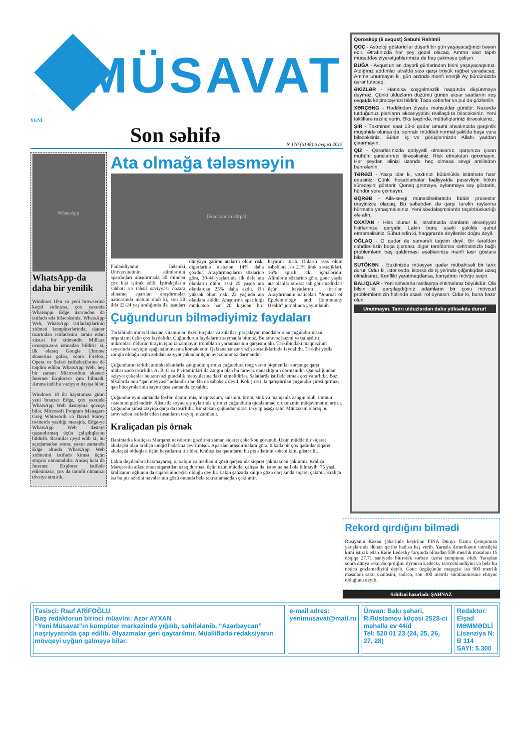MÜSAVAT
YENİ
Son səhifə N 170 (6198) 6 avqust 2015
WhatsApp
WhatsApp-da daha bir yenilik
Windows 10-a və yeni browserinə keçid etdinizsə, çox yaxında Whatsappı Edge üzərindən də istifadə edə biləcəksiniz. WhatsApp Web, WhatsApp istifadəçilərinin xidməti kompüterlərində, skaner üzərindən istifadəsini təmin edən xüsusi bir xidmətdir. Milli.az ucnoqta.az-a istinadən bildirir ki, ilk olaraq Google Chrome skanerinə gələn, sonra Firefox, Opera və Safari istifadəçilərinə də təqdim edilən WhatsApp Web, heç bir zaman Microsoftun skaneri İnternet Explorerə çata bilmədi. Amma indi bu vəziyyət dəyişə bilər.
Windows 10 ilə həyatımıza girən yeni brauzer Edge, çox yaxında WhatsApp Web dəstəyinə qovuşa bilər. Microsoft Program Managers Greg Whitworth və David Storey twitterdə yazdığı mesajda, Edge-yə WhatsApp Web dəstəyi qazandırmaq üçün çalışdıqlarını bildirib. Rəsmilər qeyd edib ki, bu açıqlamadan sonra, yaxın zamanda Edge altında WhatsApp Web xidmətini istifadə kimsə üçün sürpriz olmamalıdır. Ancaq hələ də İnternet Explorer istifadə edirsinizsə, çox da ümidli olmanızı tövsiyə etmirik.
Ata olmağa tələsməyin
[Foto: ata və körpə]
Finlandiyanın Helsinki Universitetinin alimlərinin apardıqları araşdırmada 30 mindən çox kişi iştirak edib. İştirakçıların səhhəti və təhsil səviyyəsi nəzərə alınaraq aparılan araşdırmalar nəticəsində məlum olub ki, son 20 ildə 22-24 yaş aralığında ilk uşaqları dünyaya gətirən ataların ölüm riski digərlərinə nisbətən 14% daha çoxdur. Araşdırmaçıların sözlərinə görə, 30-44 yaşlarında ilk dəfə ata olanların ölüm riski 25 yaşda ata olanlardan 25% daha azdır. Ən yüksək ölüm riski 22 yaşında ata olanlara aiddir. Araşdırma aparıldığı müddətdə hər 20 kişidən biri həyatını itirib. Onların əsas ölüm səbəbləri isə 21% ürək xəstəlikləri, 16% spirtli içki içmələridir. Alimlərin sözlərinə görə, gənc yaşda ata olanlar stressə tab gətirmədikləri üçün həyatlarını itirirlər. Araşdırmanın nəticələri “Journal of Epidemiology and Community Health” jurnalında yayımlanıb.
Çuğundurun bilmədiyimiz faydaları
Tərkibində mineral duzlar, vitaminlər, üzvü turşular və zülalları parçalayan maddələr olan çuğundur insan orqanizmi üçün çox faydalıdır. Çuğundurun faydalarını saymaqla bitməz. Bu tərəvəz həzmi yaxşılaşdırır, mikrobları öldürür, ürəyin işini tənzimləyir, trombların yaranmasının qarşısını alır. Tərkibindəki maqnezium sayəsində təzyiqin aşağı salınmasına kömək edir. Qalxanabənzər vəzin xəstəliklərində faydalıdır. Tərkibi yodla zəngin olduğu üçün zobdan əziyyət çəkənlər üçün əvəzolunmaz dərmandır.
Çuğundurun tərkibi antioksidantlarla zəngindir, qırmızı çuğundura rəng verən piqmentlər xərçəngə qarşı mübarizədə təsirlidir. A, B, C və P vitaminləri ilə zəngin olan bu tərəvəz qanazlığının dərmanıdır. Qanazlığından əziyyət çəkənlər bu tərəvəzi gündəlik menyularına daxil etməlidirlər. Salatlarda istifadə etmək çox yararlıdır. Bəzi ölkələrdə onu “qan meyvəsi” adlandırırlar. Bu da səbəbsiz deyil. Kök şirəsi ilə qarışdırılan çuğundur şirəsi qırmızı qan hüceyrələrinin sayını qısa zamanda çoxaldır.
Çuğundur eyni zamanda fosfor, dəmir, mis, maqnezium, kalsium, brom, sink və manqanla zəngin olub, immun sistemini gücləndirir. Xüsusilə soyuq qış aylarında qırmızı çuğundurla qidalanmaq orqanizmin müqavimətini artırır. Çuğundur şirəsi təzyiqə qarşı da təsirlidir. Bir stəkan çuğundur şirəsi təzyiqi aşağı salır. Müntəzəm olaraq bu tərəvəzdən istifadə edən insanların təzyiqi nizamlanır.
Kraliçadan pis örnək
Danimarka kraliçası Marqaret nəvələrini gəzdirən zaman siqaret çəkərkən görünüb. Uzun müddətdir siqaret aludəçisi olan kraliça tənqid hədəfinə çevrilmişdi. Aparılan araşdırmalara görə, ölkədə bir çox qadınlar siqaret aludəçisi olduqları üçün həyatlarını itiriblər. Kraliça isə qadınların bu pis adətinin səbəbi kimi göstərilir.
Lakin deyilənlərə baxmayaraq, o, xalqın və medianın gözü qarşısında siqaret çəkməkdən çəkinmir. Kraliça Marqaretin ailəsi onun siqaretdən uzaq durması üçün uzun müddət çalışsa da, istəyinə nail ola bilməyib. 75 yaşlı kraliçanın oğlunun da siqaret aludəçisi olduğu deyilir. Lakin şahzadə xalqın gözü qarşısında siqaret çəkmir. Kraliça isə bu pis adətini nəvələrinin gözü önündə belə təkrarlamaqdan çəkinmir.
Qoroskop (6 avqust) Səbuhi Rəhimli
QOÇ - Astroloji göstəricilər düşərli bir gün yaşayacağınızı bəyan edir. Ətrafınızda hər şey gözəl olacaq. Amma vaxt tapıb müqəddəs ziyarətgahlarımıza da baş çəkməyə çalışın.
BUĞA - Avqustun ən dəyərli günlərindən birini yaşayacaqsınız. Atdığınız addımlar ətrafda sizə qarşı böyük rəğbət yaradacaq. Amma unutmayın ki, gün ərzində mənfi enerjili Ay bürcünüzdə qərar tutacaq.
ƏKİZLƏR - Hansısa xoşgəlməzlik haqqında düşünməyə dəyməz. Çünki ulduzların düzümü günün əksər saatlarını xoş ovqatda keçirəcəyinizi bildirir. Təzə xəbərlər və pul da gözlənilir.
XƏRÇƏNG - Həddindən ziyadə məhsuldar gündür. Nəzərdə tutduğunuz planların əksəriyyətini reallaşdıra biləcəksiniz. Yeni təkliflərə razılıq verin. Əks təqdirdə, müttəfiqlərinizi itirəcəksiniz.
ŞİR - Təxminən saat 13-ə qədər ümumi əhvalınızda gərginlik müşahidə olunsa da, sonrakı müddəti normal şəkildə başa vura biləcəksiniz. Bütün iş və görüşlərinizdə Allahı yaddan çıxarmayın.
QIZ - Qərarlarınızda qətiyyətli olmasanız, qarşınıza çıxan mühüm şanslarınızı itirəcəksiniz. Risk etməkdən qorxmayın. Hər şeydən əlinizi üzəndə heç olmasa sevgi amilindən bəhrələnin.
TƏRƏZİ - Yaxşı olar ki, vaxtınızı bütünlüklə istirahətə həsr edəsiniz. Çünki hesablamalar fəaliyyətdə passivliyin hökm sürəcəyini göstərir. Qonaq getməyə, əylənməyə səy göstərin, hündür yerə çıxmayın.
ƏQRƏB - Ailə-sevgi münasibətlərində bütün proseslər ürəyinizcə olacaq. Bu səbəbdən də qarşı tərəfin rəylərinə hörmətlə yanaşmalısınız. Yeni sövdələşmələrdə təşəbbüskarlığı ələ alın.
OXATAN - Hiss olunur ki, ətrafınızda olanların əksəriyyəti fikirlərinizə qarşıdır. Lakin bunu əsəbi şəkildə qəbul etməməlisiniz. Sübut edin ki, haqqınızda deyilənlər doğru deyil.
OĞLAQ - O qədər də səmərəli təqvim deyil. Bir tərəfdən cəhdlərinizin boşa çıxması, digər tərəfdənsə səhhətinizlə bağlı problemlərin baş qaldırması əsəblərinizə mənfi təsir göstərə bilər.
SUTÖKƏN - Bəxtinizdə müəyyən qədər mübahisəli bir tarix durur. Odur ki, istər evdə, istərsə də iş yerində çılğınlıqdan uzaq olmalısınız. Konflikt yaratmaqdansa, barışdırıcı mövqe seçin.
BALIQLAR - Yeni simalarla rastlaşma ehtimalınız böyükdür. Ola bilsin ki, qarşılaşdığınız adamların bir çoxu mövcud problemlərinizin həllində əsaslı rol oynasın. Odur ki, buna hazır olun.
Unutmayın, Tanrı ulduzlardan daha yüksəkdə durur!
Rekord qırdığını bilmədi
Rusiyanın Kazan şəhərində keçirilən FINA Dünya Üzmə Çempionatı yarışlarında dünən qəribə hadisə baş verib. Yarışda Amerikanın təmsilçisi kimi iştirak edən Katie Ledecky fərqində olmadan 500 metrlik məsafəni 15 dəqiqə 27.71 saniyədə bitirərək sərbəst üzmə çempionu olub. Yarışdan sonra dünya rekordu qırdığını öyrənən Ledecky təəccübləndiyini və belə bir nəticə gözləmədiyini deyib. Gənc üzgüçünün məşqçisi isə 900 metrlik məsafəni sakit üzməsini, sadəcə, son 300 metrdə sürətlənməsinə ehtiyac olduğunu deyib.
Səhifəni hazırladı: ŞAHNAZ
Təsisçi: Rauf ARİFOĞLU
Baş redaktorun birinci müavini: Azər AYXAN
“Yeni Müsavat”ın kompüter mərkəzində yığılıb, səhifələnib, “Azərbaycan” nəşriyyatında çap edilib. Əlyazmalar geri qaytarılmır. Müəlliflərlə redaksiyanın mövqeyi uyğun gəlməyə bilər.
e-mail adres: yenimusavat@mail.ru
Ünvan: Bakı şəhəri, R.Rüstəmov küçəsi 2528-ci məhəllə ev 44/d
Tel: 520 01 23 (24, 25, 26, 27, 28)
Redaktor: Elşad MƏMMƏDLİ
Lisenziya N: B 114
SAYI: 5.300